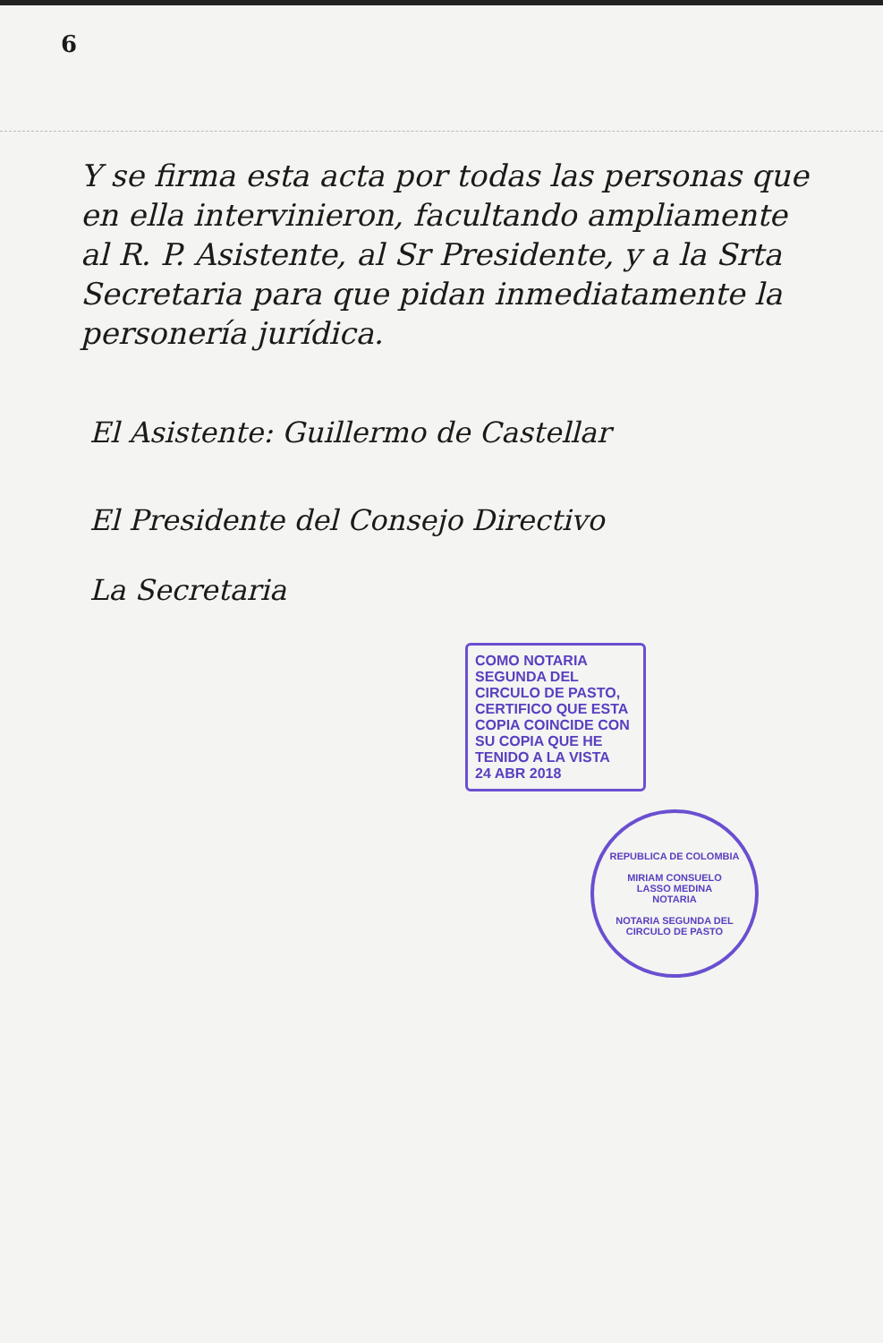6
Y se firma esta acta por todas las personas que en ella intervinieron, facultando ampliamente al R. P. Asistente, al Sr Presidente, y a la Srta Secretaria para que pidan inmediatamente la personería jurídica.
El Asistente: Guillermo de Castellar
El Presidente del Consejo Directivo
La Secretaria
COMO NOTARIA SEGUNDA DEL CIRCULO DE PASTO, CERTIFICO QUE ESTA COPIA COINCIDE CON SU COPIA QUE HE TENIDO A LA VISTA
24 ABR 2018
REPUBLICA DE COLOMBIA
MIRIAM CONSUELO
LASSO MEDINA
NOTARIA
NOTARIA SEGUNDA DEL CIRCULO DE PASTO